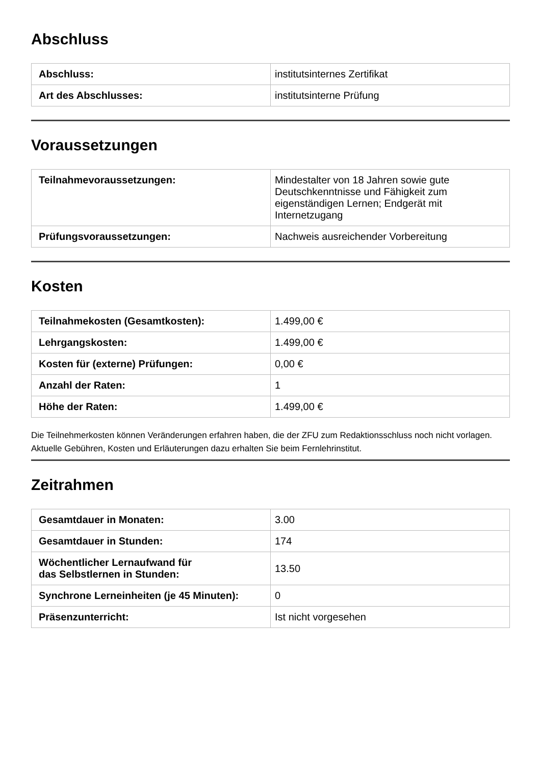Abschluss
| Abschluss: | institutsinternes Zertifikat |
| Art des Abschlusses: | institutsinterne Prüfung |
Voraussetzungen
| Teilnahmevoraussetzungen: | Mindestalter von 18 Jahren sowie gute Deutschkenntnisse und Fähigkeit zum eigenständigen Lernen; Endgerät mit Internetzugang |
| Prüfungsvoraussetzungen: | Nachweis ausreichender Vorbereitung |
Kosten
| Teilnahmekosten (Gesamtkosten): | 1.499,00 € |
| Lehrgangskosten: | 1.499,00 € |
| Kosten für (externe) Prüfungen: | 0,00 € |
| Anzahl der Raten: | 1 |
| Höhe der Raten: | 1.499,00 € |
Die Teilnehmerkosten können Veränderungen erfahren haben, die der ZFU zum Redaktionsschluss noch nicht vorlagen. Aktuelle Gebühren, Kosten und Erläuterungen dazu erhalten Sie beim Fernlehrinstitut.
Zeitrahmen
| Gesamtdauer in Monaten: | 3.00 |
| Gesamtdauer in Stunden: | 174 |
| Wöchentlicher Lernaufwand für das Selbstlernen in Stunden: | 13.50 |
| Synchrone Lerneinheiten (je 45 Minuten): | 0 |
| Präsenzunterricht: | Ist nicht vorgesehen |